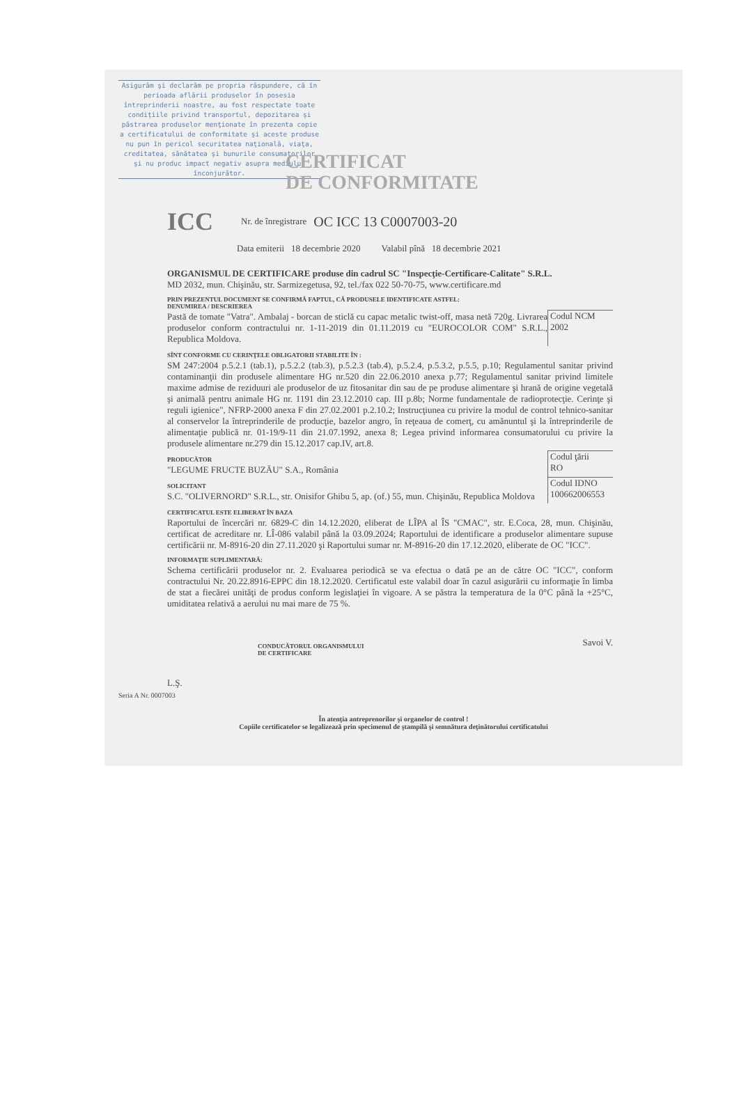Asigurăm şi declarăm pe propria răspundere, că în perioada aflării produselor în posesia întreprinderii noastre, au fost respectate toate condiţiile privind transportul, depozitarea şi păstrarea produselor menţionate în prezenta copie a certificatului de conformitate şi aceste produse nu pun în pericol securitatea naţională, viaţa, creditatea, sănătatea şi bunurile consumatorilor şi nu produc impact negativ asupra mediului înconjurător.
CERTIFICAT
DE CONFORMITATE
ICC Nr. de înregistrare OC ICC 13 C0007003-20
Data emiterii 18 decembrie 2020 Valabil pînă 18 decembrie 2021
ORGANISMUL DE CERTIFICARE produse din cadrul SC "Inspecţie-Certificare-Calitate" S.R.L.
MD 2032, mun. Chişinău, str. Sarmizegetusa, 92, tel./fax 022 50-70-75, www.certificare.md
PRIN PREZENTUL DOCUMENT SE CONFIRMĂ FAPTUL, CĂ PRODUSELE IDENTIFICATE ASTFEL:
DENUMIREA / DESCRIEREA
Pastă de tomate "Vatra". Ambalaj - borcan de sticlă cu capac metalic twist-off, masa netă 720g. Livrarea produselor conform contractului nr. 1-11-2019 din 01.11.2019 cu "EUROCOLOR COM" S.R.L., Republica Moldova.
Codul NCM
2002
SÎNT CONFORME CU CERINŢELE OBLIGATORII STABILITE ÎN :
SM 247:2004 p.5.2.1 (tab.1), p.5.2.2 (tab.3), p.5.2.3 (tab.4), p.5.2.4, p.5.3.2, p.5.5, p.10; Regulamentul sanitar privind contaminanţii din produsele alimentare HG nr.520 din 22.06.2010 anexa p.77; Regulamentul sanitar privind limitele maxime admise de reziduuri ale produselor de uz fitosanitar din sau de pe produse alimentare şi hrană de origine vegetală şi animală pentru animale HG nr. 1191 din 23.12.2010 cap. III p.8b; Norme fundamentale de radioprotecţie. Cerinţe şi reguli igienice", NFRP-2000 anexa F din 27.02.2001 p.2.10.2; Instrucţiunea cu privire la modul de control tehnico-sanitar al conservelor la întreprinderile de producţie, bazelor angro, în reţeaua de comerţ, cu amănuntul şi la întreprinderile de alimentaţie publică nr. 01-19/9-11 din 21.07.1992, anexa 8; Legea privind informarea consumatorului cu privire la produsele alimentare nr.279 din 15.12.2017 cap.IV, art.8.
PRODUCĂTOR
"LEGUME FRUCTE BUZĂU" S.A., România
Codul ţării
RO
SOLICITANT
S.C. "OLIVERNORD" S.R.L., str. Onisifor Ghibu 5, ap. (of.) 55, mun. Chişinău, Republica Moldova
Codul IDNO
100662006553
CERTIFICATUL ESTE ELIBERAT ÎN BAZA
Raportului de încercări nr. 6829-C din 14.12.2020, eliberat de LÎPA al ÎS "CMAC", str. E.Coca, 28, mun. Chişinău, certificat de acreditare nr. LÎ-086 valabil până la 03.09.2024; Raportului de identificare a produselor alimentare supuse certificării nr. M-8916-20 din 27.11.2020 şi Raportului sumar nr. M-8916-20 din 17.12.2020, eliberate de OC "ICC".
INFORMAŢIE SUPLIMENTARĂ:
Schema certificării produselor nr. 2. Evaluarea periodică se va efectua o dată pe an de către OC "ICC", conform contractului Nr. 20.22.8916-EPPC din 18.12.2020. Certificatul este valabil doar în cazul asigurării cu informaţie în limba de stat a fiecărei unităţi de produs conform legislaţiei în vigoare. A se păstra la temperatura de la 0°C până la +25°C, umiditatea relativă a aerului nu mai mare de 75 %.
CONDUCĂTORUL ORGANISMULUI
DE CERTIFICARE
Savoi V.
L.Ş.
Seria A Nr. 0007003
În atenţia antreprenorilor şi organelor de control !
Copiile certificatelor se legalizează prin specimenul de ştampilă şi semnătura deţinătorului certificatului